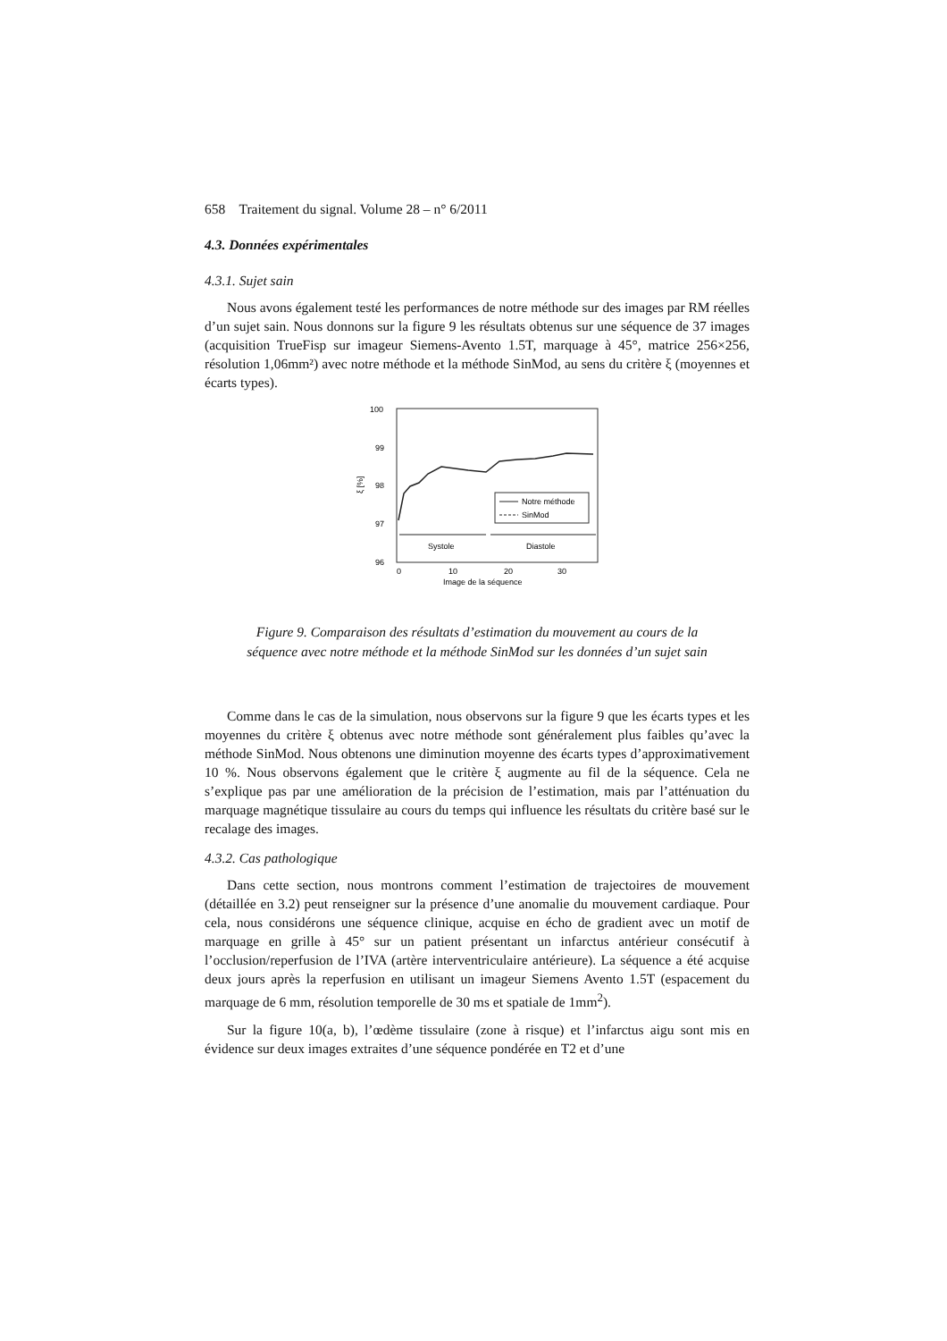658 Traitement du signal. Volume 28 – n° 6/2011
4.3. Données expérimentales
4.3.1. Sujet sain
Nous avons également testé les performances de notre méthode sur des images par RM réelles d’un sujet sain. Nous donnons sur la figure 9 les résultats obtenus sur une séquence de 37 images (acquisition TrueFisp sur imageur Siemens-Avento 1.5T, marquage à 45°, matrice 256×256, résolution 1,06mm²) avec notre méthode et la méthode SinMod, au sens du critère ξ (moyennes et écarts types).
100
99
98
97
96
ξ [%]
0
10
20
30
Image de la séquence
Notre méthode
SinMod
Systole
Diastole
Figure 9. Comparaison des résultats d’estimation du mouvement au cours de la
séquence avec notre méthode et la méthode SinMod sur les données d’un sujet sain
Comme dans le cas de la simulation, nous observons sur la figure 9 que les écarts types et les moyennes du critère ξ obtenus avec notre méthode sont généralement plus faibles qu’avec la méthode SinMod. Nous obtenons une diminution moyenne des écarts types d’approximativement 10 %. Nous observons également que le critère ξ augmente au fil de la séquence. Cela ne s’explique pas par une amélioration de la précision de l’estimation, mais par l’atténuation du marquage magnétique tissulaire au cours du temps qui influence les résultats du critère basé sur le recalage des images.
4.3.2. Cas pathologique
Dans cette section, nous montrons comment l’estimation de trajectoires de mouvement (détaillée en 3.2) peut renseigner sur la présence d’une anomalie du mouvement cardiaque. Pour cela, nous considérons une séquence clinique, acquise en écho de gradient avec un motif de marquage en grille à 45° sur un patient présentant un infarctus antérieur consécutif à l’occlusion/reperfusion de l’IVA (artère interventriculaire antérieure). La séquence a été acquise deux jours après la reperfusion en utilisant un imageur Siemens Avento 1.5T (espacement du marquage de 6 mm, résolution temporelle de 30 ms et spatiale de 1mm<sup>2</sup>).
Sur la figure 10(a, b), l’œdème tissulaire (zone à risque) et l’infarctus aigu sont mis en évidence sur deux images extraites d’une séquence pondérée en T2 et d’une